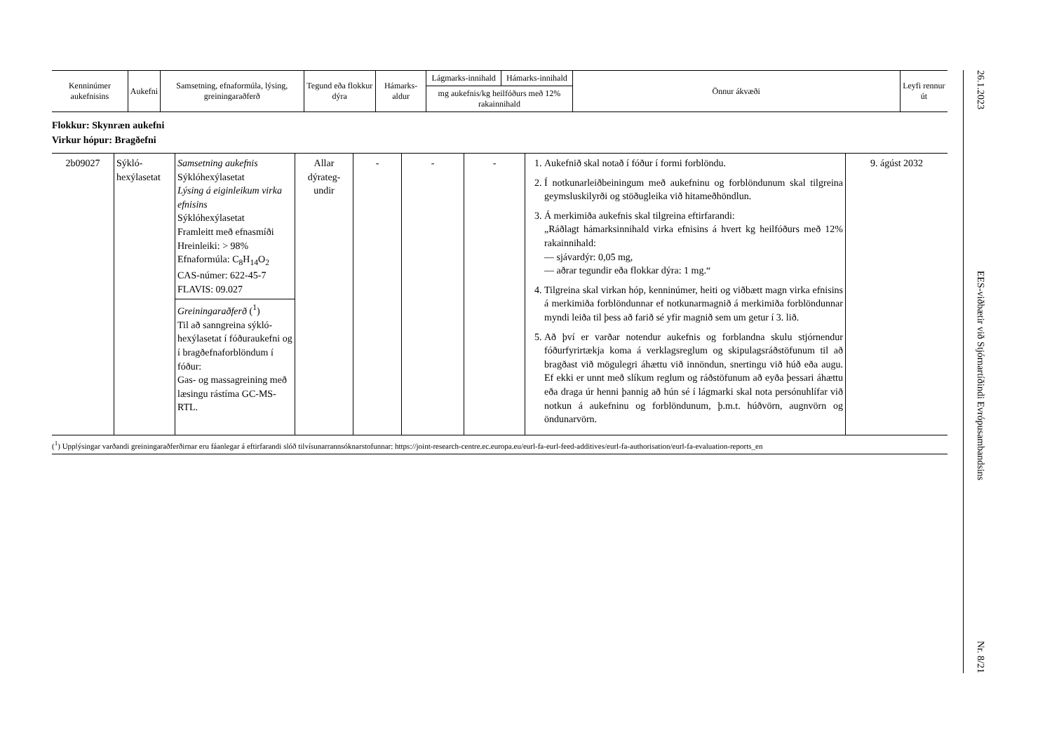| Kenninúmer aukefnisins | Aukefni | Samsetning, efnaformúla, lýsing, greiningaraðferð | Tegund eða flokkur dýra | Hámarks-aldur | Lágmarks-innihald | Hámarks-innihald | Önnur ákvæði | Leyfi rennur út |
| --- | --- | --- | --- | --- | --- | --- | --- | --- |
| | | | | | mg aukefnis/kg heilfóðurs með 12% rakainnihald | | | |
Flokkur: Skynræn aukefni
Virkur hópur: Bragðefni
| 2b09027 | Sýkló-hexýlasetat | Samsetning aukefnis Sýklóhexýlasetat Lýsing á eiginleikum virka efnisins Sýklóhexýlasetat Framleitt með efnasmíði Hreinleiki: > 98% Efnaformúla: C<sub>8</sub>H<sub>14</sub>O<sub>2</sub> CAS-númer: 622-45-7 FLAVIS: 09.027 Greiningaraðferð (<sup>1</sup>) Til að sanngreina sýkló-hexýlasetat í fóðuraukefni og í bragðefnaforblöndum í fóður: Gas- og massagreining með læsingu rástíma GC-MS-RTL. | Allar dýrateg-undir | - | - | - | 1. Aukefnið skal notað í fóður í formi forblöndu. 2. Í notkunarleiðbeiningum með aukefninu og forblöndunum skal tilgreina geymsluskilyrði og stöðugleika við hitameðhöndlun. 3. Á merkimiða aukefnis skal tilgreina eftirfarandi: „Ráðlagt hámarksinnihald virka efnisins á hvert kg heilfóðurs með 12% rakainnihald: — sjávardýr: 0,05 mg, — aðrar tegundir eða flokkar dýra: 1 mg.“ 4. Tilgreina skal virkan hóp, kenninúmer, heiti og viðbætt magn virka efnisins á merkimiða forblöndunnar ef notkunarmagnið á merkimiða forblöndunnar myndi leiða til þess að farið sé yfir magnið sem um getur í 3. lið. 5. Að því er varðar notendur aukefnis og forblandna skulu stjórnendur fóðurfyrirtækja koma á verklagsreglum og skipulagsráðstöfunum til að bragðast við mögulegri áhættu við innöndun, snertingu við húð eða augu. Ef ekki er unnt með slíkum reglum og ráðstöfunum að eyða þessari áhættu eða draga úr henni þannig að hún sé í lágmarki skal nota persónuhlífar við notkun á aukefninu og forblöndunum, þ.m.t. húðvörn, augnvörn og öndunarvörn. | 9. ágúst 2032 |
(<sup>1</sup>) Upplýsingar varðandi greiningaraðferðirnar eru fáanlegar á eftirfarandi slóð tilvísunarrannsóknarstofunnar: https://joint-research-centre.ec.europa.eu/eurl-fa-eurl-feed-additives/eurl-fa-authorisation/eurl-fa-evaluation-reports_en
26.1.2023
EES-viðbætir við Stjórnartíðindi Evrópusambandsins
Nr. 8/21